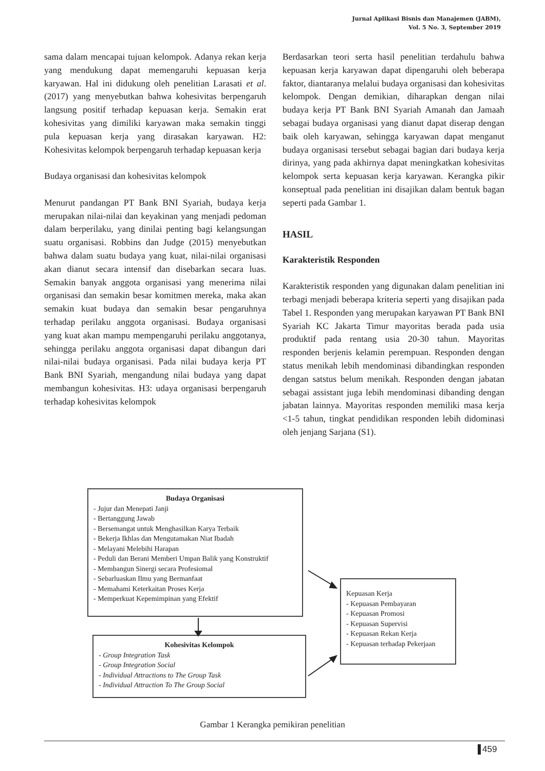Jurnal Aplikasi Bisnis dan Manajemen (JABM),
Vol. 5 No. 3, September 2019
sama dalam mencapai tujuan kelompok. Adanya rekan kerja yang mendukung dapat memengaruhi kepuasan kerja karyawan. Hal ini didukung oleh penelitian Larasati et al. (2017) yang menyebutkan bahwa kohesivitas berpengaruh langsung positif terhadap kepuasan kerja. Semakin erat kohesivitas yang dimiliki karyawan maka semakin tinggi pula kepuasan kerja yang dirasakan karyawan. H2: Kohesivitas kelompok berpengaruh terhadap kepuasan kerja
Budaya organisasi dan kohesivitas kelompok
Menurut pandangan PT Bank BNI Syariah, budaya kerja merupakan nilai-nilai dan keyakinan yang menjadi pedoman dalam berperilaku, yang dinilai penting bagi kelangsungan suatu organisasi. Robbins dan Judge (2015) menyebutkan bahwa dalam suatu budaya yang kuat, nilai-nilai organisasi akan dianut secara intensif dan disebarkan secara luas. Semakin banyak anggota organisasi yang menerima nilai organisasi dan semakin besar komitmen mereka, maka akan semakin kuat budaya dan semakin besar pengaruhnya terhadap perilaku anggota organisasi. Budaya organisasi yang kuat akan mampu mempengaruhi perilaku anggotanya, sehingga perilaku anggota organisasi dapat dibangun dari nilai-nilai budaya organisasi. Pada nilai budaya kerja PT Bank BNI Syariah, mengandung nilai budaya yang dapat membangun kohesivitas. H3: udaya organisasi berpengaruh terhadap kohesivitas kelompok
Berdasarkan teori serta hasil penelitian terdahulu bahwa kepuasan kerja karyawan dapat dipengaruhi oleh beberapa faktor, diantaranya melalui budaya organisasi dan kohesivitas kelompok. Dengan demikian, diharapkan dengan nilai budaya kerja PT Bank BNI Syariah Amanah dan Jamaah sebagai budaya organisasi yang dianut dapat diserap dengan baik oleh karyawan, sehingga karyawan dapat menganut budaya organisasi tersebut sebagai bagian dari budaya kerja dirinya, yang pada akhirnya dapat meningkatkan kohesivitas kelompok serta kepuasan kerja karyawan. Kerangka pikir konseptual pada penelitian ini disajikan dalam bentuk bagan seperti pada Gambar 1.
HASIL
Karakteristik Responden
Karakteristik responden yang digunakan dalam penelitian ini terbagi menjadi beberapa kriteria seperti yang disajikan pada Tabel 1. Responden yang merupakan karyawan PT Bank BNI Syariah KC Jakarta Timur mayoritas berada pada usia produktif pada rentang usia 20-30 tahun. Mayoritas responden berjenis kelamin perempuan. Responden dengan status menikah lebih mendominasi dibandingkan responden dengan satstus belum menikah. Responden dengan jabatan sebagai assistant juga lebih mendominasi dibanding dengan jabatan lainnya. Mayoritas responden memiliki masa kerja <1-5 tahun, tingkat pendidikan responden lebih didominasi oleh jenjang Sarjana (S1).
Budaya Organisasi
- Jujur dan Menepati Janji
- Bertanggung Jawab
- Bersemangat untuk Menghasilkan Karya Terbaik
- Bekerja Ikhlas dan Mengutamakan Niat Ibadah
- Melayani Melebihi Harapan
- Peduli dan Berani Memberi Umpan Balik yang Konstruktif
- Membangun Sinergi secara Profesiomal
- Sebarluaskan Ilmu yang Bermanfaat
- Memahami Keterkaitan Proses Kerja
- Memperkuat Kepemimpinan yang Efektif
Kohesivitas Kelompok
- Group Integration Task
- Group Integration Social
- Individual Attractions to The Group Task
- Individual Attraction To The Group Social
Kepuasan Kerja
- Kepuasan Pembayaran
- Kepuasan Promosi
- Kepuasan Supervisi
- Kepuasan Rekan Kerja
- Kepuasan terhadap Pekerjaan
Gambar 1 Kerangka pemikiran penelitian
459